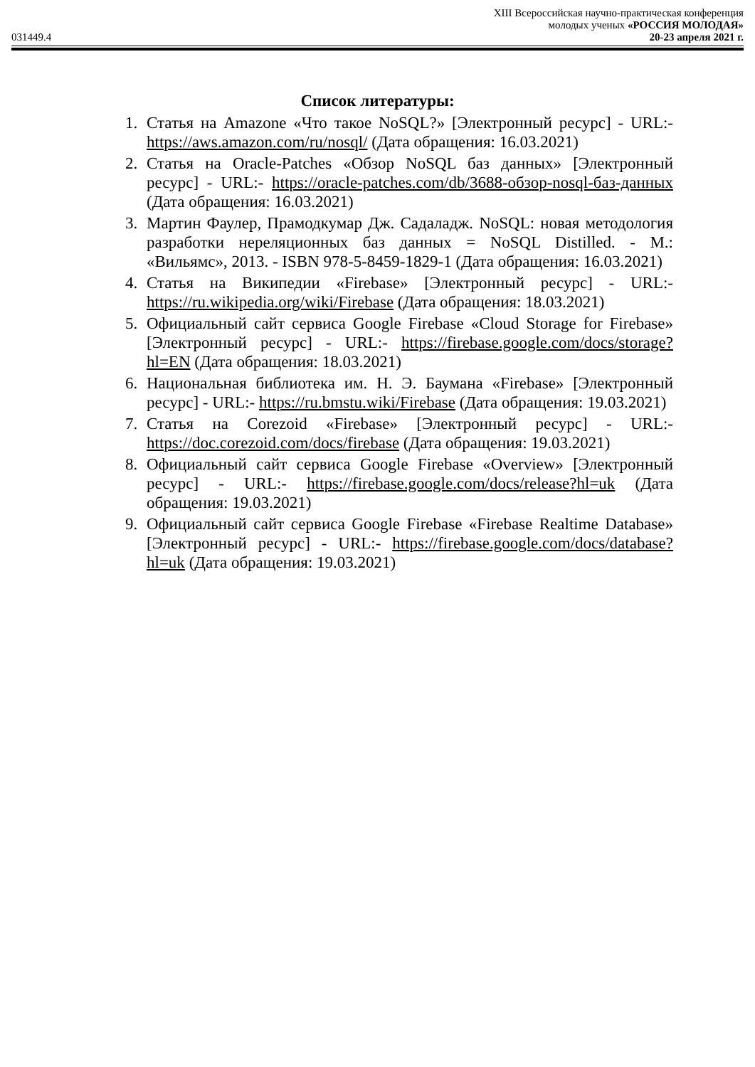XIII Всероссийская научно-практическая конференция
молодых ученых «РОССИЯ МОЛОДАЯ»
031449.4 20-23 апреля 2021 г.
Список литературы:
1. Статья на Amazone «Что такое NoSQL?» [Электронный ресурс] - URL:- https://aws.amazon.com/ru/nosql/ (Дата обращения: 16.03.2021)
2. Статья на Oracle-Patches «Обзор NoSQL баз данных» [Электронный ресурс] - URL:- https://oracle-patches.com/db/3688-обзор-nosql-баз-данных (Дата обращения: 16.03.2021)
3. Мартин Фаулер, Прамодкумар Дж. Садаладж. NoSQL: новая методология разработки нереляционных баз данных = NoSQL Distilled. - М.: «Вильямс», 2013. - ISBN 978-5-8459-1829-1 (Дата обращения: 16.03.2021)
4. Статья на Википедии «Firebase» [Электронный ресурс] - URL:- https://ru.wikipedia.org/wiki/Firebase (Дата обращения: 18.03.2021)
5. Официальный сайт сервиса Google Firebase «Cloud Storage for Firebase» [Электронный ресурс] - URL:- https://firebase.google.com/docs/storage?hl=EN (Дата обращения: 18.03.2021)
6. Национальная библиотека им. Н. Э. Баумана «Firebase» [Электронный ресурс] - URL:- https://ru.bmstu.wiki/Firebase (Дата обращения: 19.03.2021)
7. Статья на Corezoid «Firebase» [Электронный ресурс] - URL:- https://doc.corezoid.com/docs/firebase (Дата обращения: 19.03.2021)
8. Официальный сайт сервиса Google Firebase «Overview» [Электронный ресурс] - URL:- https://firebase.google.com/docs/release?hl=uk (Дата обращения: 19.03.2021)
9. Официальный сайт сервиса Google Firebase «Firebase Realtime Database» [Электронный ресурс] - URL:- https://firebase.google.com/docs/database?hl=uk (Дата обращения: 19.03.2021)